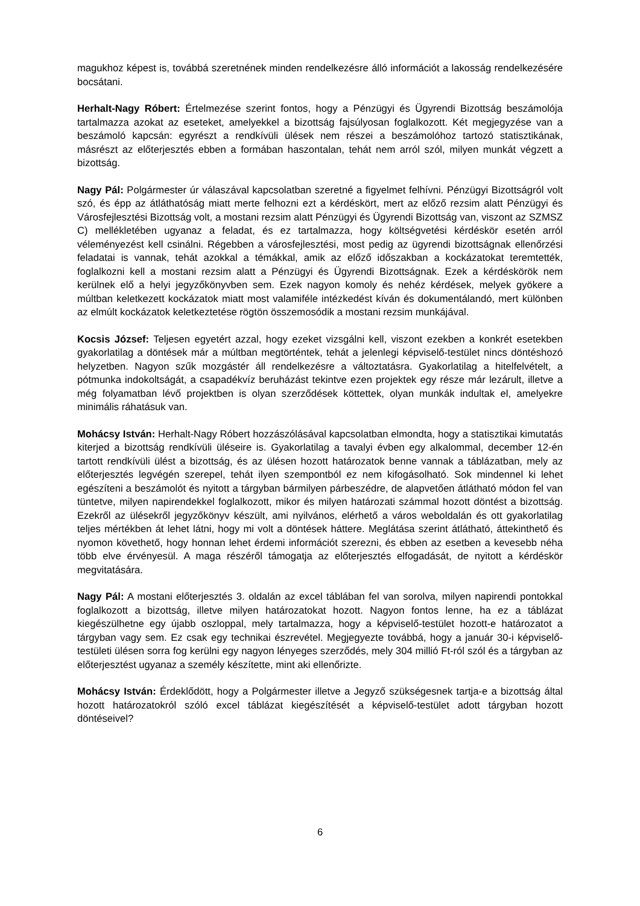magukhoz képest is, továbbá szeretnének minden rendelkezésre álló információt a lakosság rendelkezésére bocsátani.
Herhalt-Nagy Róbert: Értelmezése szerint fontos, hogy a Pénzügyi és Ügyrendi Bizottság beszámolója tartalmazza azokat az eseteket, amelyekkel a bizottság fajsúlyosan foglalkozott. Két megjegyzése van a beszámoló kapcsán: egyrészt a rendkívüli ülések nem részei a beszámolóhoz tartozó statisztikának, másrészt az előterjesztés ebben a formában haszontalan, tehát nem arról szól, milyen munkát végzett a bizottság.
Nagy Pál: Polgármester úr válaszával kapcsolatban szeretné a figyelmet felhívni. Pénzügyi Bizottságról volt szó, és épp az átláthatóság miatt merte felhozni ezt a kérdéskört, mert az előző rezsim alatt Pénzügyi és Városfejlesztési Bizottság volt, a mostani rezsim alatt Pénzügyi és Ügyrendi Bizottság van, viszont az SZMSZ C) mellékletében ugyanaz a feladat, és ez tartalmazza, hogy költségvetési kérdéskör esetén arról véleményezést kell csinálni. Régebben a városfejlesztési, most pedig az ügyrendi bizottságnak ellenőrzési feladatai is vannak, tehát azokkal a témákkal, amik az előző időszakban a kockázatokat teremtették, foglalkozni kell a mostani rezsim alatt a Pénzügyi és Ügyrendi Bizottságnak. Ezek a kérdéskörök nem kerülnek elő a helyi jegyzőkönyvben sem. Ezek nagyon komoly és nehéz kérdések, melyek gyökere a múltban keletkezett kockázatok miatt most valamiféle intézkedést kíván és dokumentálandó, mert különben az elmúlt kockázatok keletkeztetése rögtön összemosódik a mostani rezsim munkájával.
Kocsis József: Teljesen egyetért azzal, hogy ezeket vizsgálni kell, viszont ezekben a konkrét esetekben gyakorlatilag a döntések már a múltban megtörténtek, tehát a jelenlegi képviselő-testület nincs döntéshozó helyzetben. Nagyon szűk mozgástér áll rendelkezésre a változtatásra. Gyakorlatilag a hitelfelvételt, a pótmunka indokoltságát, a csapadékvíz beruházást tekintve ezen projektek egy része már lezárult, illetve a még folyamatban lévő projektben is olyan szerződések köttettek, olyan munkák indultak el, amelyekre minimális ráhatásuk van.
Mohácsy István: Herhalt-Nagy Róbert hozzászólásával kapcsolatban elmondta, hogy a statisztikai kimutatás kiterjed a bizottság rendkívüli üléseire is. Gyakorlatilag a tavalyi évben egy alkalommal, december 12-én tartott rendkívüli ülést a bizottság, és az ülésen hozott határozatok benne vannak a táblázatban, mely az előterjesztés legvégén szerepel, tehát ilyen szempontból ez nem kifogásolható. Sok mindennel ki lehet egészíteni a beszámolót és nyitott a tárgyban bármilyen párbeszédre, de alapvetően átlátható módon fel van tüntetve, milyen napirendekkel foglalkozott, mikor és milyen határozati számmal hozott döntést a bizottság. Ezekről az ülésekről jegyzőkönyv készült, ami nyilvános, elérhető a város weboldalán és ott gyakorlatilag teljes mértékben át lehet látni, hogy mi volt a döntések háttere. Meglátása szerint átlátható, áttekinthető és nyomon követhető, hogy honnan lehet érdemi információt szerezni, és ebben az esetben a kevesebb néha több elve érvényesül. A maga részéről támogatja az előterjesztés elfogadását, de nyitott a kérdéskör megvitatására.
Nagy Pál: A mostani előterjesztés 3. oldalán az excel táblában fel van sorolva, milyen napirendi pontokkal foglalkozott a bizottság, illetve milyen határozatokat hozott. Nagyon fontos lenne, ha ez a táblázat kiegészülhetne egy újabb oszloppal, mely tartalmazza, hogy a képviselő-testület hozott-e határozatot a tárgyban vagy sem. Ez csak egy technikai észrevétel. Megjegyezte továbbá, hogy a január 30-i képviselő-testületi ülésen sorra fog kerülni egy nagyon lényeges szerződés, mely 304 millió Ft-ról szól és a tárgyban az előterjesztést ugyanaz a személy készítette, mint aki ellenőrizte.
Mohácsy István: Érdeklődött, hogy a Polgármester illetve a Jegyző szükségesnek tartja-e a bizottság által hozott határozatokról szóló excel táblázat kiegészítését a képviselő-testület adott tárgyban hozott döntéseivel?
6